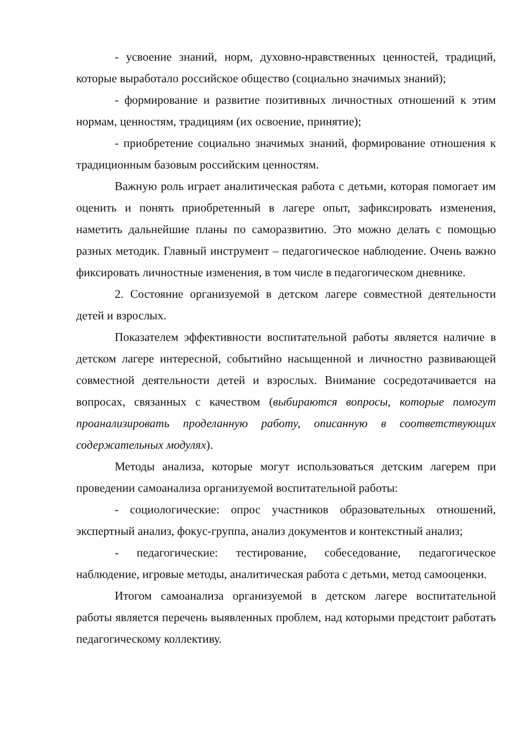- усвоение знаний, норм, духовно-нравственных ценностей, традиций, которые выработало российское общество (социально значимых знаний);
- формирование и развитие позитивных личностных отношений к этим нормам, ценностям, традициям (их освоение, принятие);
- приобретение социально значимых знаний, формирование отношения к традиционным базовым российским ценностям.
Важную роль играет аналитическая работа с детьми, которая помогает им оценить и понять приобретенный в лагере опыт, зафиксировать изменения, наметить дальнейшие планы по саморазвитию. Это можно делать с помощью разных методик. Главный инструмент – педагогическое наблюдение. Очень важно фиксировать личностные изменения, в том числе в педагогическом дневнике.
2. Состояние организуемой в детском лагере совместной деятельности детей и взрослых.
Показателем эффективности воспитательной работы является наличие в детском лагере интересной, событийно насыщенной и личностно развивающей совместной деятельности детей и взрослых. Внимание сосредотачивается на вопросах, связанных с качеством (выбираются вопросы, которые помогут проанализировать проделанную работу, описанную в соответствующих содержательных модулях).
Методы анализа, которые могут использоваться детским лагерем при проведении самоанализа организуемой воспитательной работы:
- социологические: опрос участников образовательных отношений, экспертный анализ, фокус-группа, анализ документов и контекстный анализ;
- педагогические: тестирование, собеседование, педагогическое наблюдение, игровые методы, аналитическая работа с детьми, метод самооценки.
Итогом самоанализа организуемой в детском лагере воспитательной работы является перечень выявленных проблем, над которыми предстоит работать педагогическому коллективу.